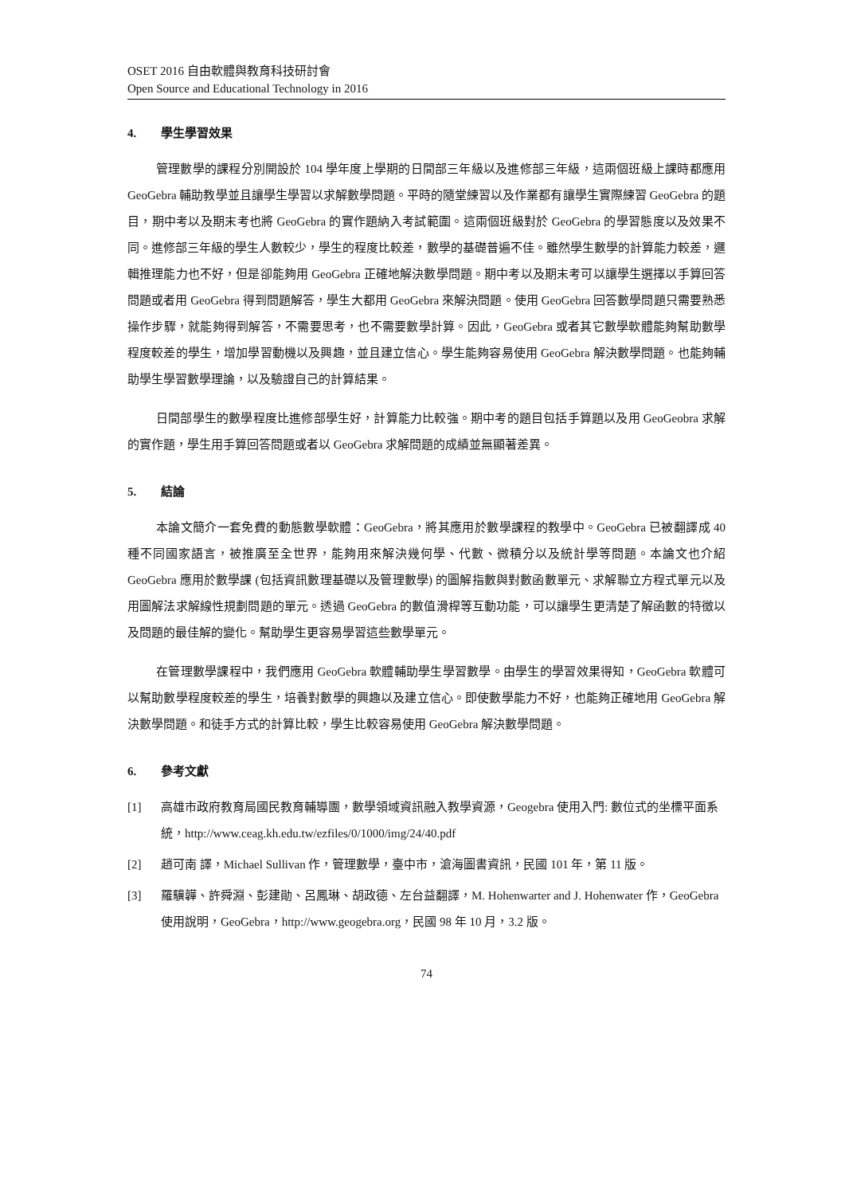OSET 2016 自由軟體與教育科技研討會
Open Source and Educational Technology in 2016
4. 學生學習效果
管理數學的課程分別開設於 104 學年度上學期的日間部三年級以及進修部三年級，這兩個班級上課時都應用 GeoGebra 輔助教學並且讓學生學習以求解數學問題。平時的隨堂練習以及作業都有讓學生實際練習 GeoGebra 的題目，期中考以及期末考也將 GeoGebra 的實作題納入考試範圍。這兩個班級對於 GeoGebra 的學習態度以及效果不同。進修部三年級的學生人數較少，學生的程度比較差，數學的基礎普遍不佳。雖然學生數學的計算能力較差，邏輯推理能力也不好，但是卻能夠用 GeoGebra 正確地解決數學問題。期中考以及期末考可以讓學生選擇以手算回答問題或者用 GeoGebra 得到問題解答，學生大都用 GeoGebra 來解決問題。使用 GeoGebra 回答數學問題只需要熟悉操作步驟，就能夠得到解答，不需要思考，也不需要數學計算。因此，GeoGebra 或者其它數學軟體能夠幫助數學程度較差的學生，增加學習動機以及興趣，並且建立信心。學生能夠容易使用 GeoGebra 解決數學問題。也能夠輔助學生學習數學理論，以及驗證自己的計算結果。
日間部學生的數學程度比進修部學生好，計算能力比較強。期中考的題目包括手算題以及用 GeoGeobra 求解的實作題，學生用手算回答問題或者以 GeoGebra 求解問題的成績並無顯著差異。
5. 結論
本論文簡介一套免費的動態數學軟體：GeoGebra，將其應用於數學課程的教學中。GeoGebra 已被翻譯成 40 種不同國家語言，被推廣至全世界，能夠用來解決幾何學、代數、微積分以及統計學等問題。本論文也介紹 GeoGebra 應用於數學課 (包括資訊數理基礎以及管理數學) 的圖解指數與對數函數單元、求解聯立方程式單元以及用圖解法求解線性規劃問題的單元。透過 GeoGebra 的數值滑桿等互動功能，可以讓學生更清楚了解函數的特徵以及問題的最佳解的變化。幫助學生更容易學習這些數學單元。
在管理數學課程中，我們應用 GeoGebra 軟體輔助學生學習數學。由學生的學習效果得知，GeoGebra 軟體可以幫助數學程度較差的學生，培養對數學的興趣以及建立信心。即使數學能力不好，也能夠正確地用 GeoGebra 解決數學問題。和徒手方式的計算比較，學生比較容易使用 GeoGebra 解決數學問題。
6. 參考文獻
[1] 高雄市政府教育局國民教育輔導團，數學領域資訊融入教學資源，Geogebra 使用入門: 數位式的坐標平面系統，http://www.ceag.kh.edu.tw/ezfiles/0/1000/img/24/40.pdf
[2] 趙可南 譯，Michael Sullivan 作，管理數學，臺中市，滄海圖書資訊，民國 101 年，第 11 版。
[3] 羅驥韡、許舜淵、彭建勛、呂鳳琳、胡政德、左台益翻譯，M. Hohenwarter and J. Hohenwater 作，GeoGebra 使用說明，GeoGebra，http://www.geogebra.org，民國 98 年 10 月，3.2 版。
74